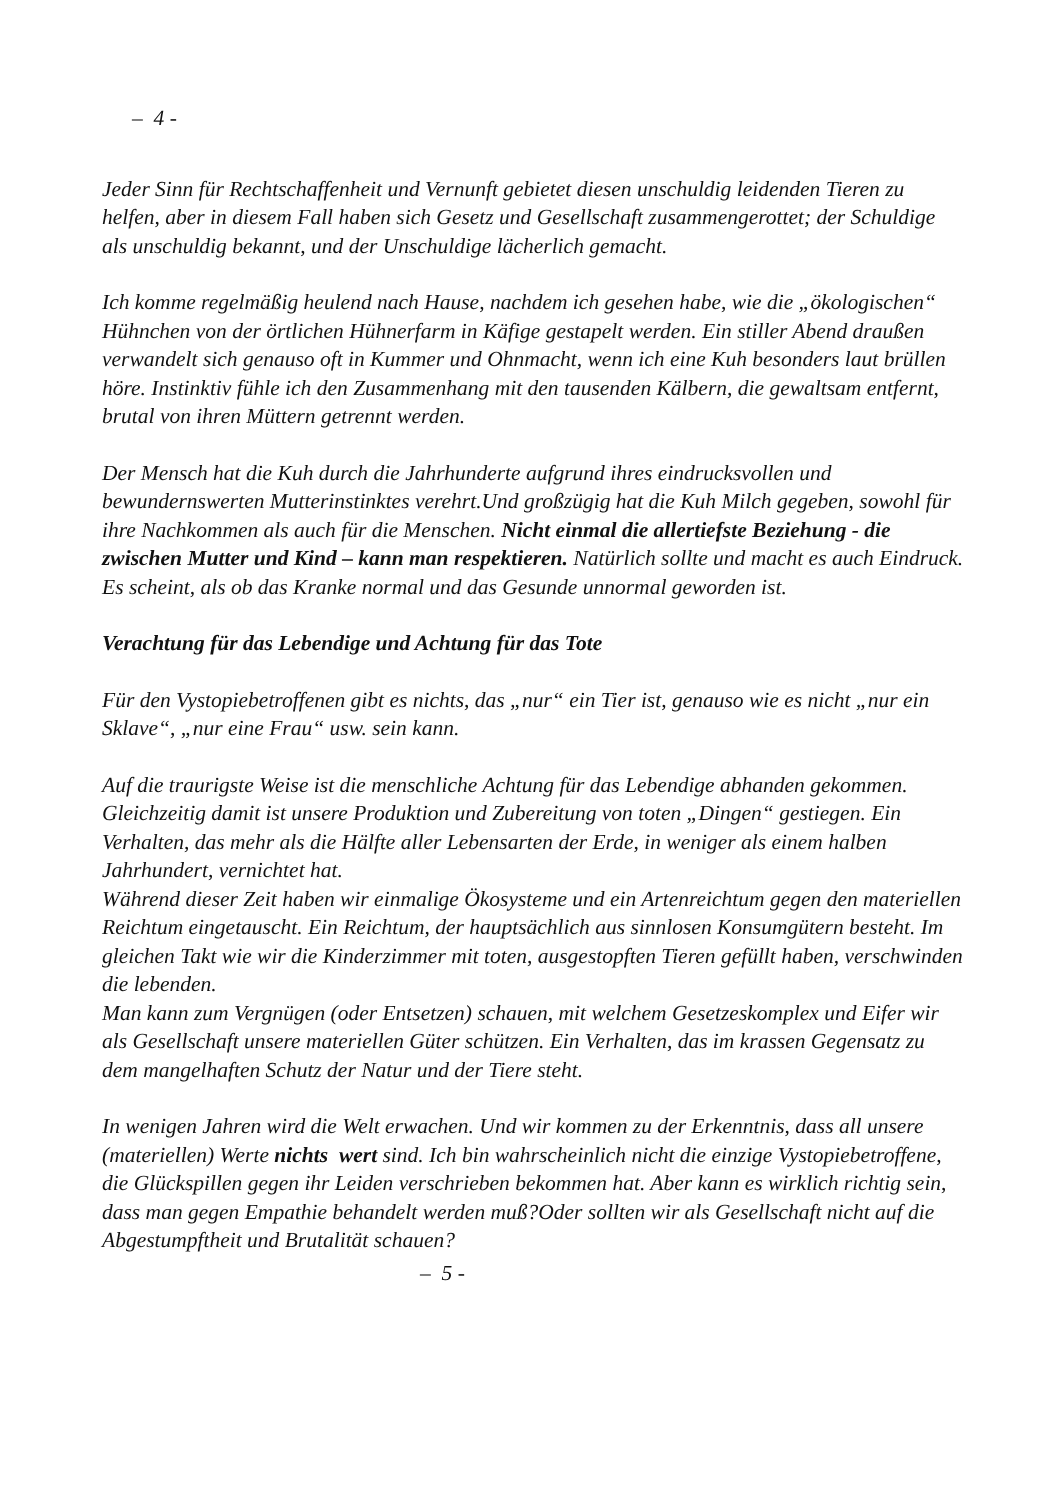– 4 -
Jeder Sinn für Rechtschaffenheit und Vernunft gebietet diesen unschuldig leidenden Tieren zu helfen, aber in diesem Fall haben sich Gesetz und Gesellschaft zusammengerottet; der Schuldige als unschuldig bekannt, und der Unschuldige lächerlich gemacht.
Ich komme regelmäßig heulend nach Hause, nachdem ich gesehen habe, wie die „ökologischen“ Hühnchen von der örtlichen Hühnerfarm in Käfige gestapelt werden. Ein stiller Abend draußen verwandelt sich genauso oft in Kummer und Ohnmacht, wenn ich eine Kuh besonders laut brüllen höre. Instinktiv fühle ich den Zusammenhang mit den tausenden Kälbern, die gewaltsam entfernt, brutal von ihren Müttern getrennt werden.
Der Mensch hat die Kuh durch die Jahrhunderte aufgrund ihres eindrucksvollen und bewundernswerten Mutterinstinktes verehrt.Und großzügig hat die Kuh Milch gegeben, sowohl für ihre Nachkommen als auch für die Menschen. Nicht einmal die allertiefste Beziehung - die zwischen Mutter und Kind – kann man respektieren. Natürlich sollte und macht es auch Eindruck. Es scheint, als ob das Kranke normal und das Gesunde unnormal geworden ist.
Verachtung für das Lebendige und Achtung für das Tote
Für den Vystopiebetroffenen gibt es nichts, das „nur“ ein Tier ist, genauso wie es nicht „nur ein Sklave“, „nur eine Frau“ usw. sein kann.
Auf die traurigste Weise ist die menschliche Achtung für das Lebendige abhanden gekommen. Gleichzeitig damit ist unsere Produktion und Zubereitung von toten „Dingen“ gestiegen. Ein Verhalten, das mehr als die Hälfte aller Lebensarten der Erde, in weniger als einem halben Jahrhundert, vernichtet hat.
Während dieser Zeit haben wir einmalige Ökosysteme und ein Artenreichtum gegen den materiellen Reichtum eingetauscht. Ein Reichtum, der hauptsächlich aus sinnlosen Konsumgütern besteht. Im gleichen Takt wie wir die Kinderzimmer mit toten, ausgestopften Tieren gefüllt haben, verschwinden die lebenden.
Man kann zum Vergnügen (oder Entsetzen) schauen, mit welchem Gesetzeskomplex und Eifer wir als Gesellschaft unsere materiellen Güter schützen. Ein Verhalten, das im krassen Gegensatz zu dem mangelhaften Schutz der Natur und der Tiere steht.
In wenigen Jahren wird die Welt erwachen. Und wir kommen zu der Erkenntnis, dass all unsere (materiellen) Werte nichts wert sind. Ich bin wahrscheinlich nicht die einzige Vystopiebetroffene, die Glückspillen gegen ihr Leiden verschrieben bekommen hat. Aber kann es wirklich richtig sein, dass man gegen Empathie behandelt werden muß?Oder sollten wir als Gesellschaft nicht auf die Abgestumpftheit und Brutalität schauen?
– 5 -